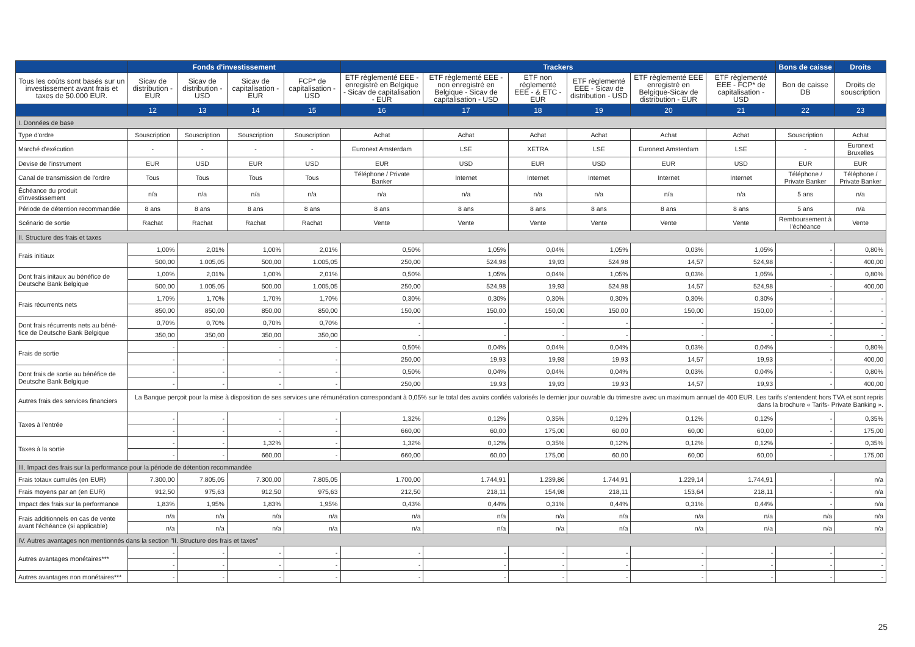| | Fonds d'investissement | | | | Trackers | | | | | | Bons de caisse | Droits |
| --- | --- | --- | --- | --- | --- | --- | --- | --- | --- | --- | --- | --- |
| Tous les coûts sont basés sur un investissement avant frais et taxes de 50.000 EUR. | Sicav de distribution - EUR | Sicav de distribution - USD | Sicav de capitalisation - EUR | FCP* de capitalisation - USD | ETF règlementé EEE - enregistré en Belgique - Sicav de capitalisation - EUR | ETF règlementé EEE - non enregistré en Belgique - Sicav de capitalisation - USD | ETF non règlementé EEE - & ETC - EUR | ETF règlementé EEE - Sicav de distribution - USD | ETF règlementé EEE enregistré en Belgique-Sicav de distribution - EUR | ETF règlementé EEE - FCP* de capitalisation - USD | Bon de caisse DB | Droits de souscription |
| | 12 | 13 | 14 | 15 | 16 | 17 | 18 | 19 | 20 | 21 | 22 | 23 |
| I. Données de base | | | | | | | | | | | | |
| Type d'ordre | Souscription | Souscription | Souscription | Souscription | Achat | Achat | Achat | Achat | Achat | Achat | Souscription | Achat |
| Marché d'exécution | - | - | - | - | Euronext Amsterdam | LSE | XETRA | LSE | Euronext Amsterdam | LSE | - | Euronext Bruxelles |
| Devise de l'instrument | EUR | USD | EUR | USD | EUR | USD | EUR | USD | EUR | USD | EUR | EUR |
| Canal de transmission de l'ordre | Tous | Tous | Tous | Tous | Téléphone / Private Banker | Internet | Internet | Internet | Internet | Internet | Téléphone / Private Banker | Téléphone / Private Banker |
| Échéance du produit d'investissement | n/a | n/a | n/a | n/a | n/a | n/a | n/a | n/a | n/a | n/a | 5 ans | n/a |
| Période de détention recommandée | 8 ans | 8 ans | 8 ans | 8 ans | 8 ans | 8 ans | 8 ans | 8 ans | 8 ans | 8 ans | 5 ans | n/a |
| Scénario de sortie | Rachat | Rachat | Rachat | Rachat | Vente | Vente | Vente | Vente | Vente | Vente | Remboursement à l'échéance | Vente |
| II. Structure des frais et taxes | | | | | | | | | | | | |
| Frais initiaux | 1,00% | 2,01% | 1,00% | 2,01% | 0,50% | 1,05% | 0,04% | 1,05% | 0,03% | 1,05% | - | 0,80% |
| | 500,00 | 1.005,05 | 500,00 | 1.005,05 | 250,00 | 524,98 | 19,93 | 524,98 | 14,57 | 524,98 | - | 400,00 |
| Dont frais initaux au bénéfice de Deutsche Bank Belgique | 1,00% | 2,01% | 1,00% | 2,01% | 0,50% | 1,05% | 0,04% | 1,05% | 0,03% | 1,05% | - | 0,80% |
| | 500,00 | 1.005,05 | 500,00 | 1.005,05 | 250,00 | 524,98 | 19,93 | 524,98 | 14,57 | 524,98 | - | 400,00 |
| Frais récurrents nets | 1,70% | 1,70% | 1,70% | 1,70% | 0,30% | 0,30% | 0,30% | 0,30% | 0,30% | 0,30% | - | - |
| | 850,00 | 850,00 | 850,00 | 850,00 | 150,00 | 150,00 | 150,00 | 150,00 | 150,00 | 150,00 | - | - |
| Dont frais récurrents nets au béné-fice de Deutsche Bank Belgique | 0,70% | 0,70% | 0,70% | 0,70% | - | - | - | - | - | - | - | - |
| | 350,00 | 350,00 | 350,00 | 350,00 | - | - | - | - | - | - | - | - |
| Frais de sortie | - | - | - | - | 0,50% | 0,04% | 0,04% | 0,04% | 0,03% | 0,04% | - | 0,80% |
| | - | - | - | - | 250,00 | 19,93 | 19,93 | 19,93 | 14,57 | 19,93 | - | 400,00 |
| Dont frais de sortie au bénéfice de Deutsche Bank Belgique | - | - | - | - | 0,50% | 0,04% | 0,04% | 0,04% | 0,03% | 0,04% | - | 0,80% |
| | - | - | - | - | 250,00 | 19,93 | 19,93 | 19,93 | 14,57 | 19,93 | - | 400,00 |
| Autres frais des services financiers | La Banque perçoit pour la mise à disposition de ses services une rémunération correspondant à 0,05% sur le total des avoirs confiés valorisés le dernier jour ouvrable du trimestre avec un maximum annuel de 400 EUR. Les tarifs s’entendent hors TVA et sont repris dans la brochure « Tarifs- Private Banking ». | | | | | | | | | | | |
| Taxes à l'entrée | - | - | - | - | 1,32% | 0,12% | 0,35% | 0,12% | 0,12% | 0,12% | - | 0,35% |
| | - | - | - | - | 660,00 | 60,00 | 175,00 | 60,00 | 60,00 | 60,00 | - | 175,00 |
| Taxes à la sortie | - | - | 1,32% | - | 1,32% | 0,12% | 0,35% | 0,12% | 0,12% | 0,12% | - | 0,35% |
| | - | - | 660,00 | - | 660,00 | 60,00 | 175,00 | 60,00 | 60,00 | 60,00 | - | 175,00 |
| III. Impact des frais sur la performance pour la période de détention recommandée | | | | | | | | | | | | |
| Frais totaux cumulés (en EUR) | 7.300,00 | 7.805,05 | 7.300,00 | 7.805,05 | 1.700,00 | 1.744,91 | 1.239,86 | 1.744,91 | 1.229,14 | 1.744,91 | - | n/a |
| Frais moyens par an (en EUR) | 912,50 | 975,63 | 912,50 | 975,63 | 212,50 | 218,11 | 154,98 | 218,11 | 153,64 | 218,11 | - | n/a |
| Impact des frais sur la performance | 1,83% | 1,95% | 1,83% | 1,95% | 0,43% | 0,44% | 0,31% | 0,44% | 0,31% | 0,44% | - | n/a |
| Frais additionnels en cas de vente avant l'échéance (si applicable) | n/a | n/a | n/a | n/a | n/a | n/a | n/a | n/a | n/a | n/a | n/a | n/a |
| | n/a | n/a | n/a | n/a | n/a | n/a | n/a | n/a | n/a | n/a | n/a | n/a |
| IV. Autres avantages non mentionnés dans la section "II. Structure des frais et taxes" | | | | | | | | | | | | |
| Autres avantages monétaires*** | - | - | - | - | - | - | - | - | - | - | - | - |
| | - | - | - | - | - | - | - | - | - | - | - | - |
| Autres avantages non monétaires*** | - | - | - | - | - | - | - | - | - | - | - | - |
25